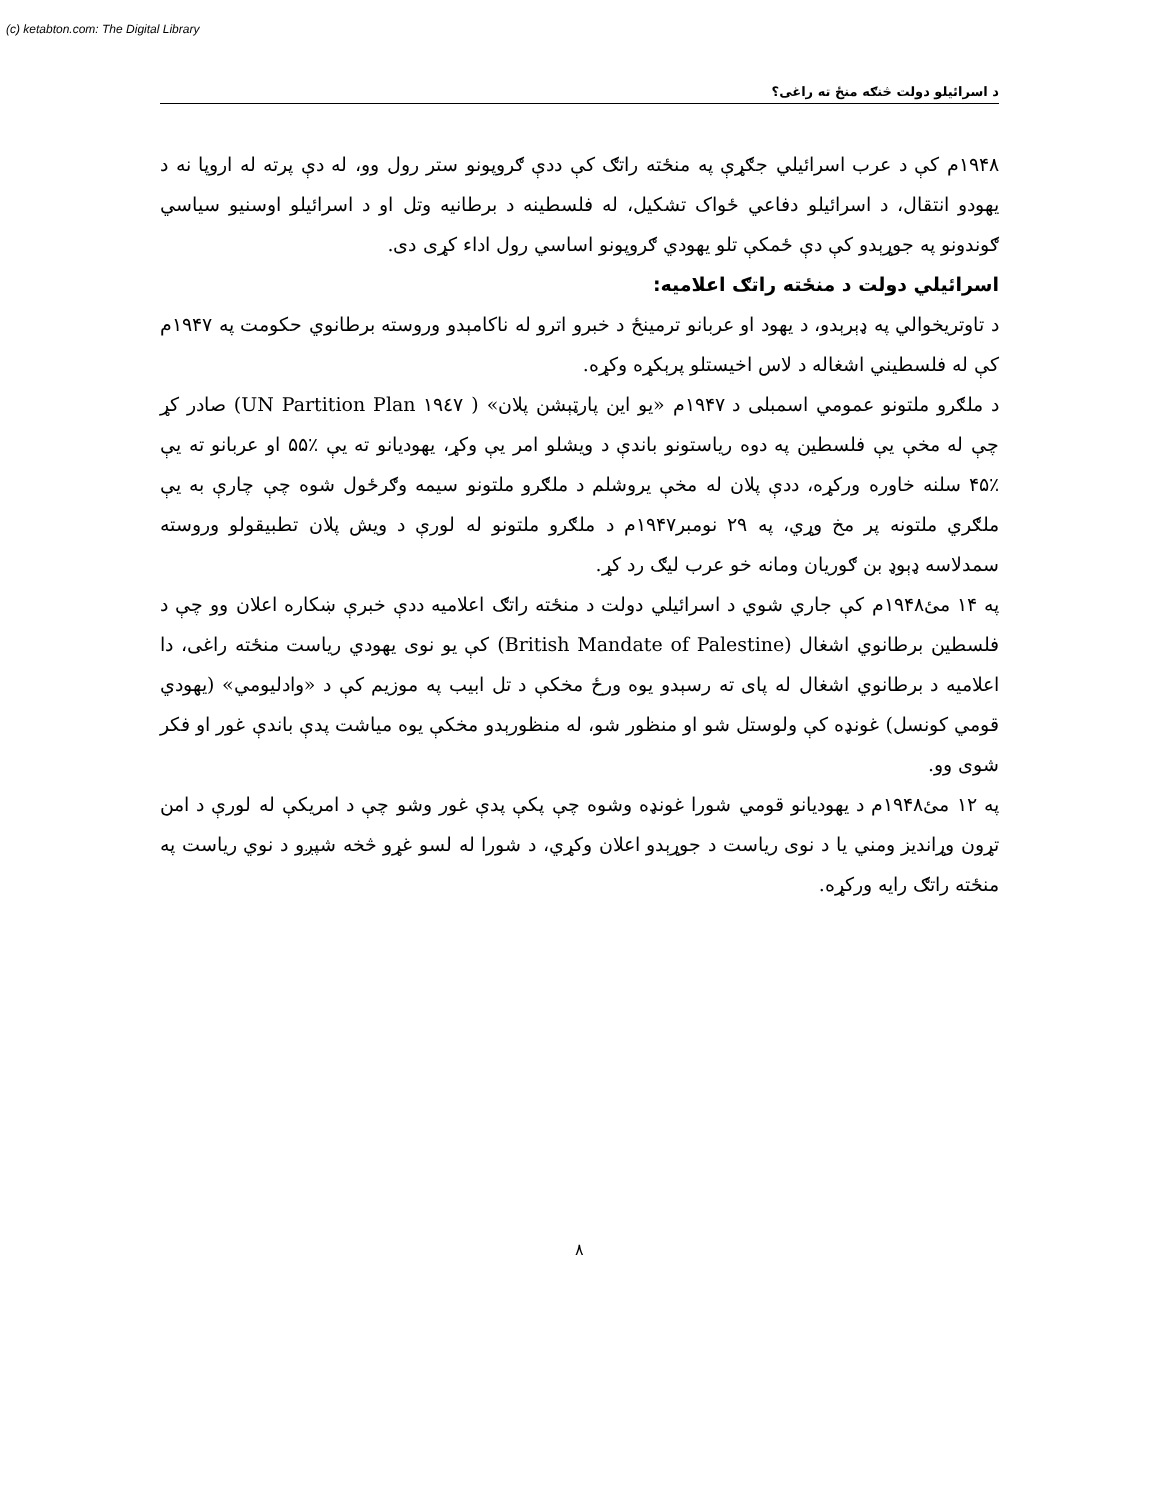(c) ketabton.com: The Digital Library
د اسرائیلو دولت څنګه منځ ته راغی؟
۱۹۴۸م کې د عرب اسرائیلي جګړې په منځته راتګ کې ددې ګروپونو ستر رول وو، له دې پرته له اروپا نه د یهودو انتقال، د اسرائیلو دفاعي ځواک تشکیل، له فلسطینه د برطانیه وتل او د اسرائیلو اوسنیو سیاسي ګوندونو په جوړېدو کې دې ځمکې تلو یهودي ګروپونو اساسي رول اداء کړی دی.
اسرائیلي دولت د منځته راتګ اعلامیه:
د تاوتریخوالي په ډېرېدو، د یهود او عربانو ترمینځ د خبرو اترو له ناکامېدو وروسته برطانوي حکومت په ۱۹۴۷م کې له فلسطیني اشغاله د لاس اخیستلو پرېکړه وکړه.
د ملګرو ملتونو عمومي اسمبلی د ۱۹۴۷م «یو این پارټېشن پلان» ( ۱۹٤۷ UN Partition Plan) صادر کړ چې له مخې یې فلسطین په دوه ریاستونو باندې د ویشلو امر یې وکړ، یهودیانو ته یې ٪۵۵ او عربانو ته یې ٪۴۵ سلنه خاوره ورکړه، ددې پلان له مخې یروشلم د ملګرو ملتونو سیمه وګرځول شوه چې چارې به یې ملګري ملتونه پر مخ وړي، په ۲۹ نومبر۱۹۴۷م د ملګرو ملتونو له لورې د ویش پلان تطبیقولو وروسته سمدلاسه ډېوډ بن ګوریان ومانه خو عرب لیګ رد کړ.
په ۱۴ مئ۱۹۴۸م کې جاري شوي د اسرائیلي دولت د منځته راتګ اعلامیه ددې خبرې ښکاره اعلان وو چې د فلسطین برطانوي اشغال (British Mandate of Palestine) کې یو نوی یهودي ریاست منځته راغی، دا اعلامیه د برطانوي اشغال له پای ته رسېدو یوه ورځ مخکې د تل ابیب په موزیم کې د «وادلیومي» (یهودي قومي کونسل) غونډه کې ولوستل شو او منظور شو، له منظورېدو مخکې یوه میاشت پدې باندې غور او فکر شوی وو.
په ۱۲ مئ۱۹۴۸م د یهودیانو قومي شورا غونډه وشوه چې پکې پدې غور وشو چې د امریکې له لورې د امن تړون وړاندیز ومني یا د نوی ریاست د جوړېدو اعلان وکړي، د شورا له لسو غړو څخه شپږو د نوي ریاست په منځته راتګ رایه ورکړه.
۸